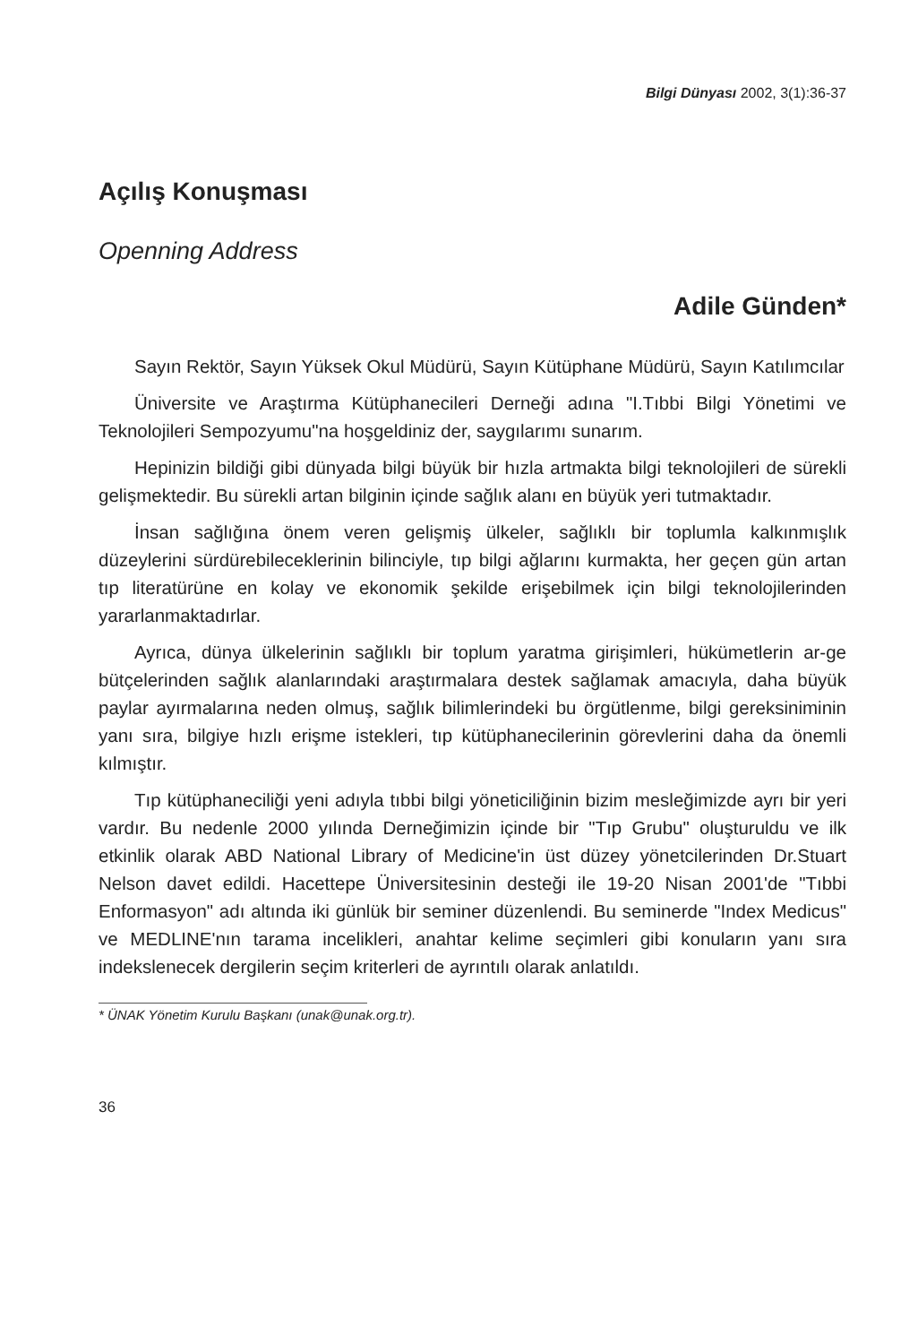Bilgi Dünyası 2002, 3(1):36-37
Açılış Konuşması
Openning Address
Adile Günden*
Sayın Rektör, Sayın Yüksek Okul Müdürü, Sayın Kütüphane Müdürü, Sayın Katılımcılar
Üniversite ve Araştırma Kütüphanecileri Derneği adına "I.Tıbbi Bilgi Yönetimi ve Teknolojileri Sempozyumu"na hoşgeldiniz der, saygılarımı sunarım.
Hepinizin bildiği gibi dünyada bilgi büyük bir hızla artmakta bilgi teknolojileri de sürekli gelişmektedir. Bu sürekli artan bilginin içinde sağlık alanı en büyük yeri tutmaktadır.
İnsan sağlığına önem veren gelişmiş ülkeler, sağlıklı bir toplumla kalkınmışlık düzeylerini sürdürebileceklerinin bilinciyle, tıp bilgi ağlarını kurmakta, her geçen gün artan tıp literatürüne en kolay ve ekonomik şekilde erişebilmek için bilgi teknolojilerinden yararlanmaktadırlar.
Ayrıca, dünya ülkelerinin sağlıklı bir toplum yaratma girişimleri, hükümetlerin ar-ge bütçelerinden sağlık alanlarındaki araştırmalara destek sağlamak amacıyla, daha büyük paylar ayırmalarına neden olmuş, sağlık bilimlerindeki bu örgütlenme, bilgi gereksiniminin yanı sıra, bilgiye hızlı erişme istekleri, tıp kütüphanecilerinin görevlerini daha da önemli kılmıştır.
Tıp kütüphaneciliği yeni adıyla tıbbi bilgi yöneticiliğinin bizim mesleğimizde ayrı bir yeri vardır. Bu nedenle 2000 yılında Derneğimizin içinde bir "Tıp Grubu" oluşturuldu ve ilk etkinlik olarak ABD National Library of Medicine'in üst düzey yönetcilerinden Dr.Stuart Nelson davet edildi. Hacettepe Üniversitesinin desteği ile 19-20 Nisan 2001'de "Tıbbi Enformasyon" adı altında iki günlük bir seminer düzenlendi. Bu seminerde "Index Medicus" ve MEDLINE'nın tarama incelikleri, anahtar kelime seçimleri gibi konuların yanı sıra indekslenecek dergilerin seçim kriterleri de ayrıntılı olarak anlatıldı.
* ÜNAK Yönetim Kurulu Başkanı (unak@unak.org.tr).
36